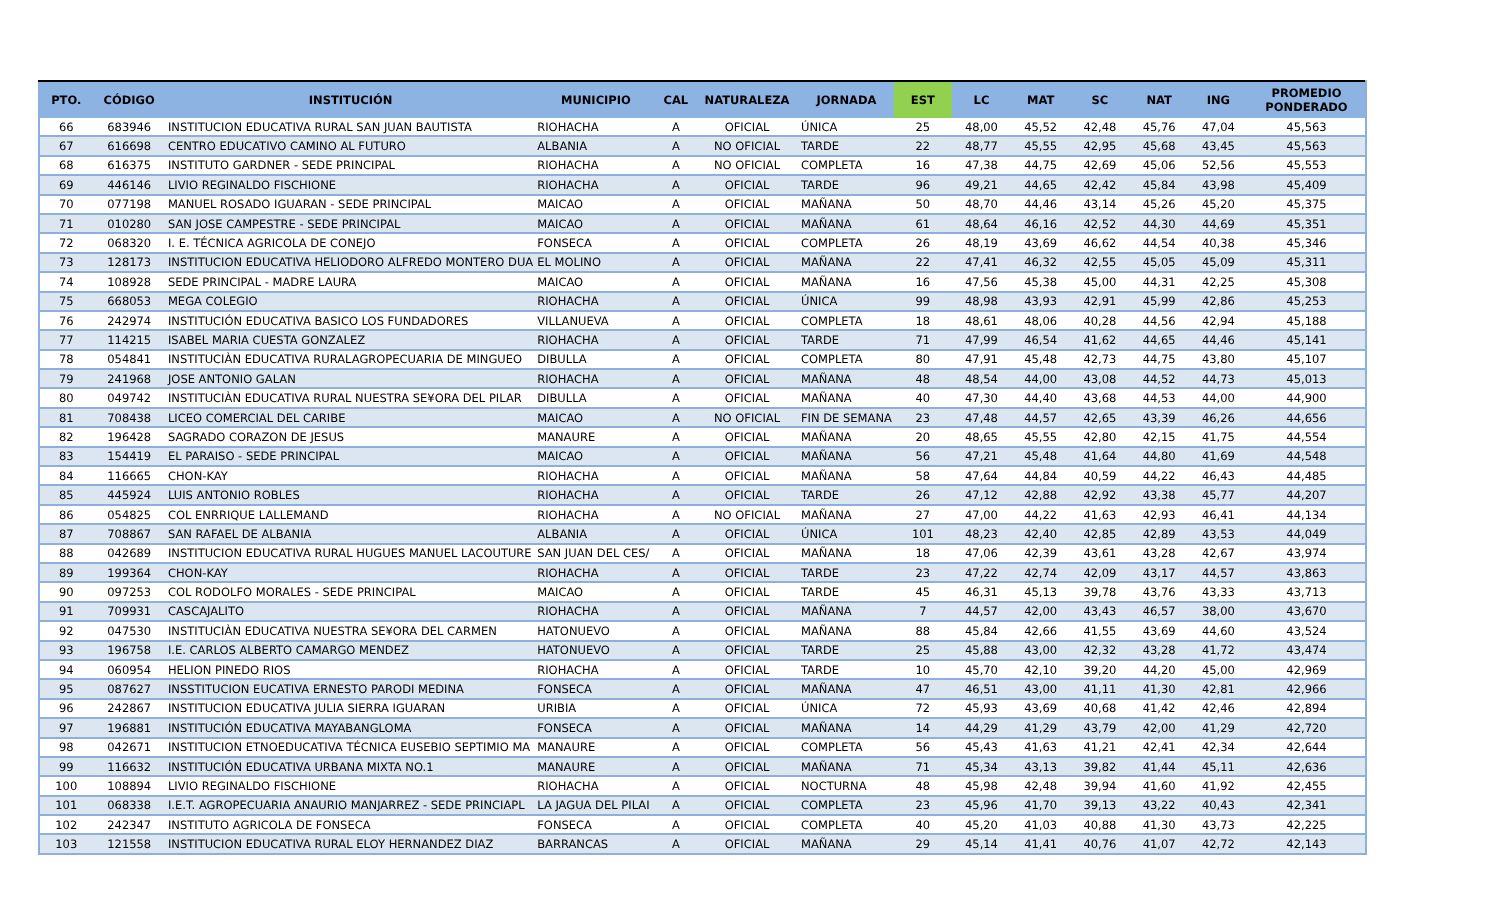| PTO. | CÓDIGO | INSTITUCIÓN | MUNICIPIO | CAL | NATURALEZA | JORNADA | EST | LC | MAT | SC | NAT | ING | PROMEDIO PONDERADO |
| --- | --- | --- | --- | --- | --- | --- | --- | --- | --- | --- | --- | --- | --- |
| 66 | 683946 | INSTITUCION EDUCATIVA RURAL SAN JUAN BAUTISTA | RIOHACHA | A | OFICIAL | ÚNICA | 25 | 48,00 | 45,52 | 42,48 | 45,76 | 47,04 | 45,563 |
| 67 | 616698 | CENTRO EDUCATIVO CAMINO AL FUTURO | ALBANIA | A | NO OFICIAL | TARDE | 22 | 48,77 | 45,55 | 42,95 | 45,68 | 43,45 | 45,563 |
| 68 | 616375 | INSTITUTO GARDNER - SEDE PRINCIPAL | RIOHACHA | A | NO OFICIAL | COMPLETA | 16 | 47,38 | 44,75 | 42,69 | 45,06 | 52,56 | 45,553 |
| 69 | 446146 | LIVIO REGINALDO FISCHIONE | RIOHACHA | A | OFICIAL | TARDE | 96 | 49,21 | 44,65 | 42,42 | 45,84 | 43,98 | 45,409 |
| 70 | 077198 | MANUEL ROSADO IGUARAN - SEDE PRINCIPAL | MAICAO | A | OFICIAL | MAÑANA | 50 | 48,70 | 44,46 | 43,14 | 45,26 | 45,20 | 45,375 |
| 71 | 010280 | SAN JOSE CAMPESTRE - SEDE PRINCIPAL | MAICAO | A | OFICIAL | MAÑANA | 61 | 48,64 | 46,16 | 42,52 | 44,30 | 44,69 | 45,351 |
| 72 | 068320 | I. E. TÉCNICA AGRICOLA DE CONEJO | FONSECA | A | OFICIAL | COMPLETA | 26 | 48,19 | 43,69 | 46,62 | 44,54 | 40,38 | 45,346 |
| 73 | 128173 | INSTITUCION EDUCATIVA HELIODORO ALFREDO MONTERO DUA | EL MOLINO | A | OFICIAL | MAÑANA | 22 | 47,41 | 46,32 | 42,55 | 45,05 | 45,09 | 45,311 |
| 74 | 108928 | SEDE PRINCIPAL - MADRE LAURA | MAICAO | A | OFICIAL | MAÑANA | 16 | 47,56 | 45,38 | 45,00 | 44,31 | 42,25 | 45,308 |
| 75 | 668053 | MEGA COLEGIO | RIOHACHA | A | OFICIAL | ÚNICA | 99 | 48,98 | 43,93 | 42,91 | 45,99 | 42,86 | 45,253 |
| 76 | 242974 | INSTITUCIÓN EDUCATIVA BASICO LOS FUNDADORES | VILLANUEVA | A | OFICIAL | COMPLETA | 18 | 48,61 | 48,06 | 40,28 | 44,56 | 42,94 | 45,188 |
| 77 | 114215 | ISABEL MARIA CUESTA GONZALEZ | RIOHACHA | A | OFICIAL | TARDE | 71 | 47,99 | 46,54 | 41,62 | 44,65 | 44,46 | 45,141 |
| 78 | 054841 | INSTITUCIÀN EDUCATIVA RURALAGROPECUARIA DE MINGUEO | DIBULLA | A | OFICIAL | COMPLETA | 80 | 47,91 | 45,48 | 42,73 | 44,75 | 43,80 | 45,107 |
| 79 | 241968 | JOSE ANTONIO GALAN | RIOHACHA | A | OFICIAL | MAÑANA | 48 | 48,54 | 44,00 | 43,08 | 44,52 | 44,73 | 45,013 |
| 80 | 049742 | INSTITUCIÀN EDUCATIVA RURAL NUESTRA SE¥ORA DEL PILAR | DIBULLA | A | OFICIAL | MAÑANA | 40 | 47,30 | 44,40 | 43,68 | 44,53 | 44,00 | 44,900 |
| 81 | 708438 | LICEO COMERCIAL DEL CARIBE | MAICAO | A | NO OFICIAL | FIN DE SEMANA | 23 | 47,48 | 44,57 | 42,65 | 43,39 | 46,26 | 44,656 |
| 82 | 196428 | SAGRADO CORAZON DE JESUS | MANAURE | A | OFICIAL | MAÑANA | 20 | 48,65 | 45,55 | 42,80 | 42,15 | 41,75 | 44,554 |
| 83 | 154419 | EL PARAISO - SEDE PRINCIPAL | MAICAO | A | OFICIAL | MAÑANA | 56 | 47,21 | 45,48 | 41,64 | 44,80 | 41,69 | 44,548 |
| 84 | 116665 | CHON-KAY | RIOHACHA | A | OFICIAL | MAÑANA | 58 | 47,64 | 44,84 | 40,59 | 44,22 | 46,43 | 44,485 |
| 85 | 445924 | LUIS ANTONIO ROBLES | RIOHACHA | A | OFICIAL | TARDE | 26 | 47,12 | 42,88 | 42,92 | 43,38 | 45,77 | 44,207 |
| 86 | 054825 | COL ENRRIQUE LALLEMAND | RIOHACHA | A | NO OFICIAL | MAÑANA | 27 | 47,00 | 44,22 | 41,63 | 42,93 | 46,41 | 44,134 |
| 87 | 708867 | SAN RAFAEL DE ALBANIA | ALBANIA | A | OFICIAL | ÚNICA | 101 | 48,23 | 42,40 | 42,85 | 42,89 | 43,53 | 44,049 |
| 88 | 042689 | INSTITUCION EDUCATIVA RURAL HUGUES MANUEL LACOUTURE | SAN JUAN DEL CES/ | A | OFICIAL | MAÑANA | 18 | 47,06 | 42,39 | 43,61 | 43,28 | 42,67 | 43,974 |
| 89 | 199364 | CHON-KAY | RIOHACHA | A | OFICIAL | TARDE | 23 | 47,22 | 42,74 | 42,09 | 43,17 | 44,57 | 43,863 |
| 90 | 097253 | COL RODOLFO MORALES - SEDE PRINCIPAL | MAICAO | A | OFICIAL | TARDE | 45 | 46,31 | 45,13 | 39,78 | 43,76 | 43,33 | 43,713 |
| 91 | 709931 | CASCAJALITO | RIOHACHA | A | OFICIAL | MAÑANA | 7 | 44,57 | 42,00 | 43,43 | 46,57 | 38,00 | 43,670 |
| 92 | 047530 | INSTITUCIÀN EDUCATIVA NUESTRA SE¥ORA DEL CARMEN | HATONUEVO | A | OFICIAL | MAÑANA | 88 | 45,84 | 42,66 | 41,55 | 43,69 | 44,60 | 43,524 |
| 93 | 196758 | I.E. CARLOS ALBERTO CAMARGO MENDEZ | HATONUEVO | A | OFICIAL | TARDE | 25 | 45,88 | 43,00 | 42,32 | 43,28 | 41,72 | 43,474 |
| 94 | 060954 | HELION PINEDO RIOS | RIOHACHA | A | OFICIAL | TARDE | 10 | 45,70 | 42,10 | 39,20 | 44,20 | 45,00 | 42,969 |
| 95 | 087627 | INSSTITUCION EUCATIVA ERNESTO PARODI MEDINA | FONSECA | A | OFICIAL | MAÑANA | 47 | 46,51 | 43,00 | 41,11 | 41,30 | 42,81 | 42,966 |
| 96 | 242867 | INSTITUCION EDUCATIVA JULIA SIERRA IGUARAN | URIBIA | A | OFICIAL | ÚNICA | 72 | 45,93 | 43,69 | 40,68 | 41,42 | 42,46 | 42,894 |
| 97 | 196881 | INSTITUCIÓN EDUCATIVA MAYABANGLOMA | FONSECA | A | OFICIAL | MAÑANA | 14 | 44,29 | 41,29 | 43,79 | 42,00 | 41,29 | 42,720 |
| 98 | 042671 | INSTITUCION ETNOEDUCATIVA TÉCNICA EUSEBIO SEPTIMIO MA | MANAURE | A | OFICIAL | COMPLETA | 56 | 45,43 | 41,63 | 41,21 | 42,41 | 42,34 | 42,644 |
| 99 | 116632 | INSTITUCIÓN EDUCATIVA URBANA MIXTA NO.1 | MANAURE | A | OFICIAL | MAÑANA | 71 | 45,34 | 43,13 | 39,82 | 41,44 | 45,11 | 42,636 |
| 100 | 108894 | LIVIO REGINALDO FISCHIONE | RIOHACHA | A | OFICIAL | NOCTURNA | 48 | 45,98 | 42,48 | 39,94 | 41,60 | 41,92 | 42,455 |
| 101 | 068338 | I.E.T. AGROPECUARIA ANAURIO MANJARREZ - SEDE PRINCIAPL | LA JAGUA DEL PILAI | A | OFICIAL | COMPLETA | 23 | 45,96 | 41,70 | 39,13 | 43,22 | 40,43 | 42,341 |
| 102 | 242347 | INSTITUTO AGRICOLA DE FONSECA | FONSECA | A | OFICIAL | COMPLETA | 40 | 45,20 | 41,03 | 40,88 | 41,30 | 43,73 | 42,225 |
| 103 | 121558 | INSTITUCION EDUCATIVA RURAL ELOY HERNANDEZ DIAZ | BARRANCAS | A | OFICIAL | MAÑANA | 29 | 45,14 | 41,41 | 40,76 | 41,07 | 42,72 | 42,143 |